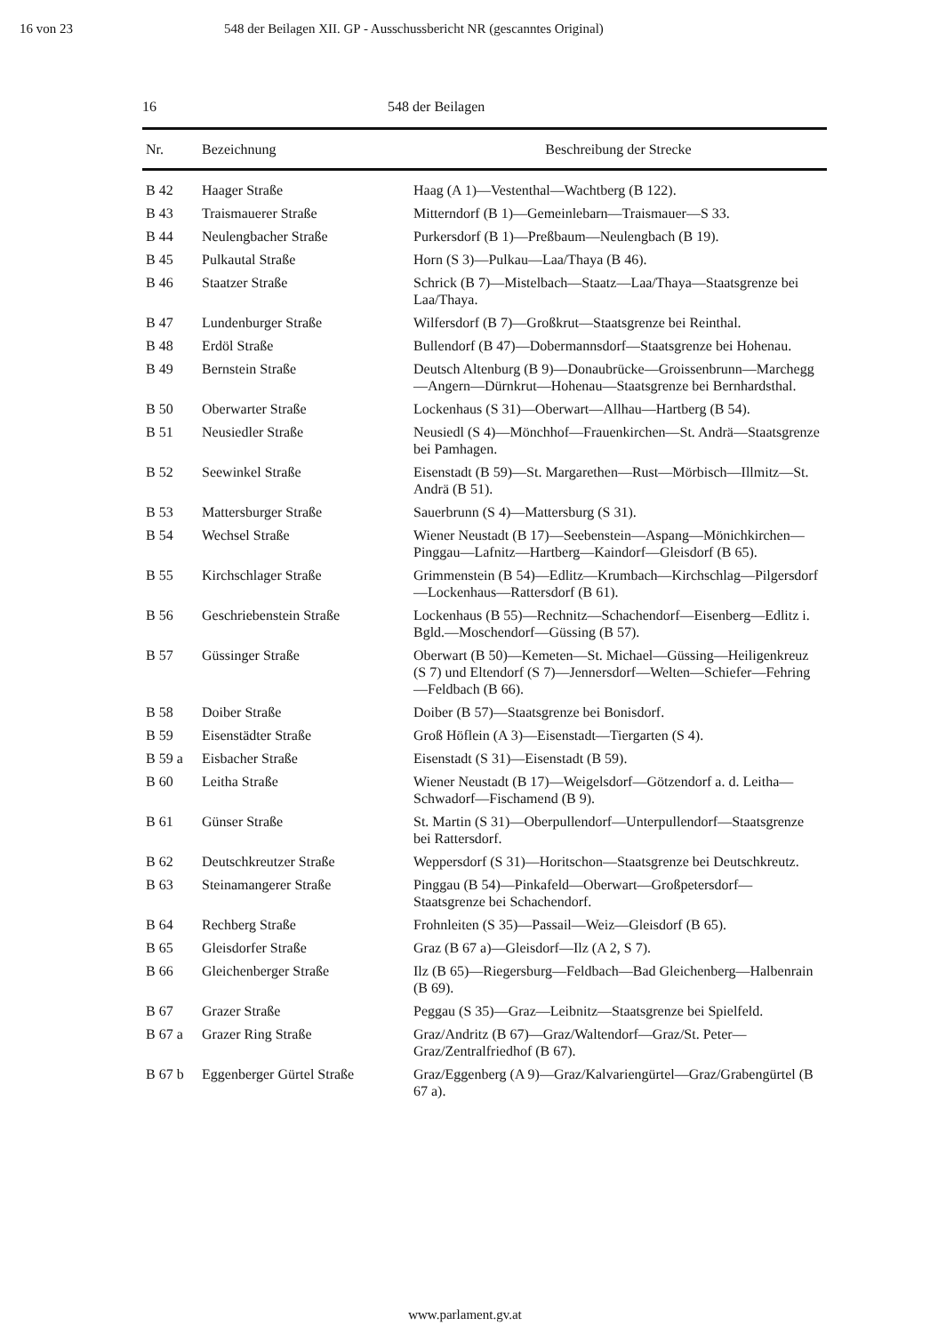16 von 23 548 der Beilagen XII. GP - Ausschussbericht NR (gescanntes Original)
16 548 der Beilagen
| Nr. | Bezeichnung | Beschreibung der Strecke |
| --- | --- | --- |
| B 42 | Haager Straße | Haag (A 1)—Vestenthal—Wachtberg (B 122). |
| B 43 | Traismauerer Straße | Mitterndorf (B 1)—Gemeinlebarn—Traismauer—S 33. |
| B 44 | Neulengbacher Straße | Purkersdorf (B 1)—Preßbaum—Neulengbach (B 19). |
| B 45 | Pulkautal Straße | Horn (S 3)—Pulkau—Laa/Thaya (B 46). |
| B 46 | Staatzer Straße | Schrick (B 7)—Mistelbach—Staatz—Laa/Thaya—Staatsgrenze bei Laa/Thaya. |
| B 47 | Lundenburger Straße | Wilfersdorf (B 7)—Großkrut—Staatsgrenze bei Reinthal. |
| B 48 | Erdöl Straße | Bullendorf (B 47)—Dobermannsdorf—Staatsgrenze bei Hohenau. |
| B 49 | Bernstein Straße | Deutsch Altenburg (B 9)—Donaubrücke—Groissenbrunn—Marchegg—Angern—Dürnkrut—Hohenau—Staatsgrenze bei Bernhardsthal. |
| B 50 | Oberwarter Straße | Lockenhaus (S 31)—Oberwart—Allhau—Hartberg (B 54). |
| B 51 | Neusiedler Straße | Neusiedl (S 4)—Mönchhof—Frauenkirchen—St. Andrä—Staatsgrenze bei Pamhagen. |
| B 52 | Seewinkel Straße | Eisenstadt (B 59)—St. Margarethen—Rust—Mörbisch—Illmitz—St. Andrä (B 51). |
| B 53 | Mattersburger Straße | Sauerbrunn (S 4)—Mattersburg (S 31). |
| B 54 | Wechsel Straße | Wiener Neustadt (B 17)—Seebenstein—Aspang—Mönichkirchen—Pinggau—Lafnitz—Hartberg—Kaindorf—Gleisdorf (B 65). |
| B 55 | Kirchschlager Straße | Grimmenstein (B 54)—Edlitz—Krumbach—Kirchschlag—Pilgersdorf—Lockenhaus—Rattersdorf (B 61). |
| B 56 | Geschriebenstein Straße | Lockenhaus (B 55)—Rechnitz—Schachendorf—Eisenberg—Edlitz i. Bgld.—Moschendorf—Güssing (B 57). |
| B 57 | Güssinger Straße | Oberwart (B 50)—Kemeten—St. Michael—Güssing—Heiligenkreuz (S 7) und Eltendorf (S 7)—Jennersdorf—Welten—Schiefer—Fehring—Feldbach (B 66). |
| B 58 | Doiber Straße | Doiber (B 57)—Staatsgrenze bei Bonisdorf. |
| B 59 | Eisenstädter Straße | Groß Höflein (A 3)—Eisenstadt—Tiergarten (S 4). |
| B 59 a | Eisbacher Straße | Eisenstadt (S 31)—Eisenstadt (B 59). |
| B 60 | Leitha Straße | Wiener Neustadt (B 17)—Weigelsdorf—Götzendorf a. d. Leitha—Schwadorf—Fischamend (B 9). |
| B 61 | Günser Straße | St. Martin (S 31)—Oberpullendorf—Unterpullendorf—Staatsgrenze bei Rattersdorf. |
| B 62 | Deutschkreutzer Straße | Weppersdorf (S 31)—Horitschon—Staatsgrenze bei Deutschkreutz. |
| B 63 | Steinamangerer Straße | Pinggau (B 54)—Pinkafeld—Oberwart—Großpetersdorf—Staatsgrenze bei Schachendorf. |
| B 64 | Rechberg Straße | Frohnleiten (S 35)—Passail—Weiz—Gleisdorf (B 65). |
| B 65 | Gleisdorfer Straße | Graz (B 67 a)—Gleisdorf—Ilz (A 2, S 7). |
| B 66 | Gleichenberger Straße | Ilz (B 65)—Riegersburg—Feldbach—Bad Gleichenberg—Halbenrain (B 69). |
| B 67 | Grazer Straße | Peggau (S 35)—Graz—Leibnitz—Staatsgrenze bei Spielfeld. |
| B 67 a | Grazer Ring Straße | Graz/Andritz (B 67)—Graz/Waltendorf—Graz/St. Peter—Graz/Zentralfriedhof (B 67). |
| B 67 b | Eggenberger Gürtel Straße | Graz/Eggenberg (A 9)—Graz/Kalvariengürtel—Graz/Grabengürtel (B 67 a). |
www.parlament.gv.at